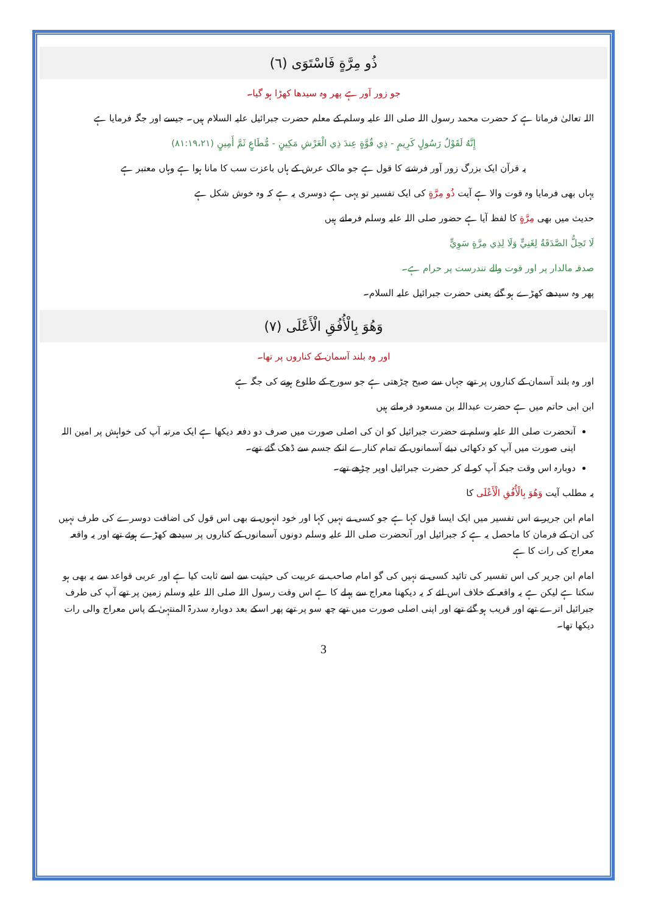ذُو مِرَّةٍ فَاسْتَوَى (٦)
جو زور آور ہے پھر وہ سیدھا کھڑا ہو گیا۔
اللہ تعالیٰ فرماتا ہے کہ حضرت محمد رسول اللہ صلی اللہ علیہ وسلم کے معلم حضرت جبرائیل علیہ السلام ہیں۔ جیسے اور جگہ فرمایا ہے
إِنَّهُ لَقَوْلُ رَسُولٍ كَرِيمٍ - ذِي قُوَّةٍ عِندَ ذِي الْعَرْشِ مَكِينٍ - مُّطَاعٍ ثَمَّ أَمِينٍ (۸۱:۱۹،۲۱)
یہ قرآن ایک بزرگ زور آور فرشتے کا قول ہے جو مالک عرش کے ہاں باعزت سب کا مانا ہوا ہے وہاں معتبر ہے
یہاں بھی فرمایا وہ قوت والا ہے آیت ذُو مِرَّةٍ کی ایک تفسیر تو یہی ہے دوسری یہ ہے کہ وہ خوش شکل ہے
حدیث میں بھی مِرَّةٍ کا لفظ آیا ہے حضور صلی اللہ علیہ وسلم فرماتے ہیں
لَا تَحِلُّ الصَّدَقَةُ لِغَنِيٍّ وَلَا لِذِي مِرَّةٍ سَوِيٍّ
صدقہ مالدار پر اور قوت والے تندرست پر حرام ہے۔
پھر وہ سیدھے کھڑے ہو گئے یعنی حضرت جبرائیل علیہ السلام۔
وَهُوَ بِالْأُفُقِ الْأَعْلَى (٧)
اور وہ بلند آسمان کے کناروں پر تھا۔
اور وہ بلند آسمان کے کناروں پر تھے جہاں سے صبح چڑھتی ہے جو سورج کے طلوع ہونے کی جگہ ہے
ابن ابی حاتم میں ہے حضرت عبداللہ بن مسعود فرماتے ہیں
آنحضرت صلی اللہ علیہ وسلم نے حضرت جبرائیل کو ان کی اصلی صورت میں صرف دو دفعہ دیکھا ہے ایک مرتبہ آپ کی خواہش پر امین اللہ اپنی صورت میں آپ کو دکھائی دیئے آسمانوں کے تمام کنارے انکے جسم سے ڈھک گئے تھے۔
دوبارہ اس وقت جبکہ آپ کو لے کر حضرت جبرائیل اوپر چڑھے تھے۔
یہ مطلب آیت وَهُوَ بِالْأُفُقِ الْأَعْلَى کا
امام ابن جریر نے اس تفسیر میں ایک ایسا قول کہا ہے جو کسی نے نہیں کہا اور خود انہوں نے بھی اس قول کی اضافت دوسرے کی طرف نہیں کی ان کے فرمان کا ماحصل یہ ہے کہ جبرائیل اور آنحضرت صلی اللہ علیہ وسلم دونوں آسمانوں کے کناروں پر سیدھے کھڑے ہوئے تھے اور یہ واقعہ معراج کی رات کا ہے
امام ابن جریر کی اس تفسیر کی تائید کسی نے نہیں کی گو امام صاحب نے عربیت کی حیثیت سے اسے ثابت کیا ہے اور عربی قواعد سے یہ بھی ہو سکتا ہے لیکن ہے یہ واقعہ کے خلاف اس لئے کہ یہ دیکھنا معراج سے پہلے کا ہے اس وقت رسول اللہ صلی اللہ علیہ وسلم زمین پر تھے آپ کی طرف جبرائیل اترے تھے اور قریب ہو گئے تھے اور اپنی اصلی صورت میں تھے چھ سو پر تھے پھر اسکے بعد دوبارہ سدرۃ المنتہیٰ کے پاس معراج والی رات دیکھا تھا۔
3